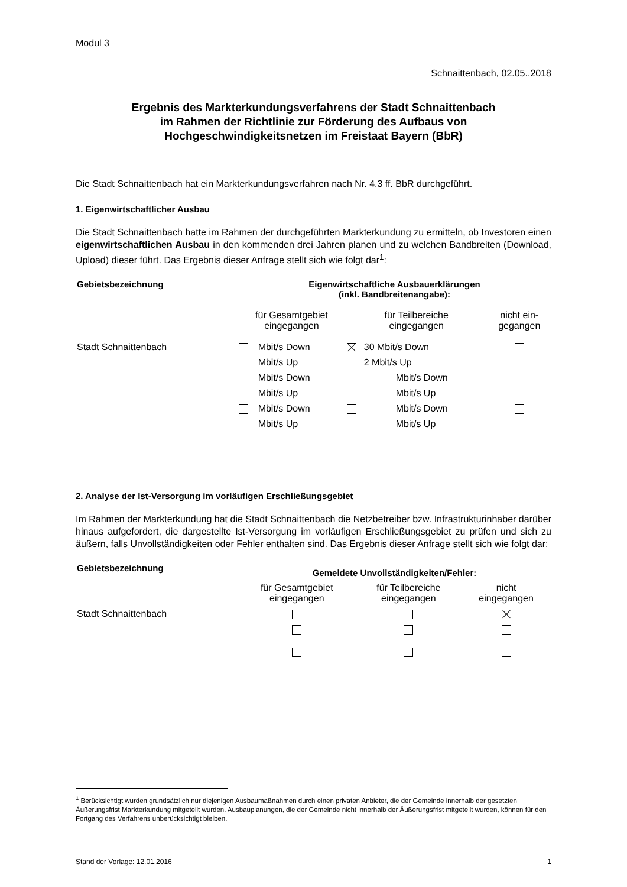Modul 3
Schnaittenbach, 02.05..2018
Ergebnis des Markterkundungsverfahrens der Stadt Schnaittenbach
im Rahmen der Richtlinie zur Förderung des Aufbaus von
Hochgeschwindigkeitsnetzen im Freistaat Bayern (BbR)
Die Stadt Schnaittenbach hat ein Markterkundungsverfahren nach Nr. 4.3 ff. BbR durchgeführt.
1. Eigenwirtschaftlicher Ausbau
Die Stadt Schnaittenbach hatte im Rahmen der durchgeführten Markterkundung zu ermitteln, ob Investoren einen eigenwirtschaftlichen Ausbau in den kommenden drei Jahren planen und zu welchen Bandbreiten (Download, Upload) dieser führt. Das Ergebnis dieser Anfrage stellt sich wie folgt dar<sup>1</sup>:
| Gebietsbezeichnung | Eigenwirtschaftliche Ausbauerklärungen (inkl. Bandbreitenangabe): | | | | |
| --- | --- | --- | --- | --- | --- |
| | für Gesamtgebiet eingegangen | | für Teilbereiche eingegangen | | nicht ein- gegangen |
| Stadt Schnaittenbach | | Mbit/s Down | | 30 Mbit/s Down | |
| | | Mbit/s Up | | 2 Mbit/s Up | |
| | | Mbit/s Down | | Mbit/s Down | |
| | | Mbit/s Up | | Mbit/s Up | |
| | | Mbit/s Down | | Mbit/s Down | |
| | | Mbit/s Up | | Mbit/s Up | |
2. Analyse der Ist-Versorgung im vorläufigen Erschließungsgebiet
Im Rahmen der Markterkundung hat die Stadt Schnaittenbach die Netzbetreiber bzw. Infrastrukturinhaber darüber hinaus aufgefordert, die dargestellte Ist-Versorgung im vorläufigen Erschließungsgebiet zu prüfen und sich zu äußern, falls Unvollständigkeiten oder Fehler enthalten sind. Das Ergebnis dieser Anfrage stellt sich wie folgt dar:
| Gebietsbezeichnung | Gemeldete Unvollständigkeiten/Fehler: | | |
| --- | --- | --- | --- |
| | für Gesamtgebiet eingegangen | für Teilbereiche eingegangen | nicht eingegangen |
| Stadt Schnaittenbach | | | |
<sup>1</sup> Berücksichtigt wurden grundsätzlich nur diejenigen Ausbaumaßnahmen durch einen privaten Anbieter, die der Gemeinde innerhalb der gesetzten Äußerungsfrist Markterkundung mitgeteilt wurden. Ausbauplanungen, die der Gemeinde nicht innerhalb der Äußerungsfrist mitgeteilt wurden, können für den Fortgang des Verfahrens unberücksichtigt bleiben.
Stand der Vorlage: 12.01.2016 1